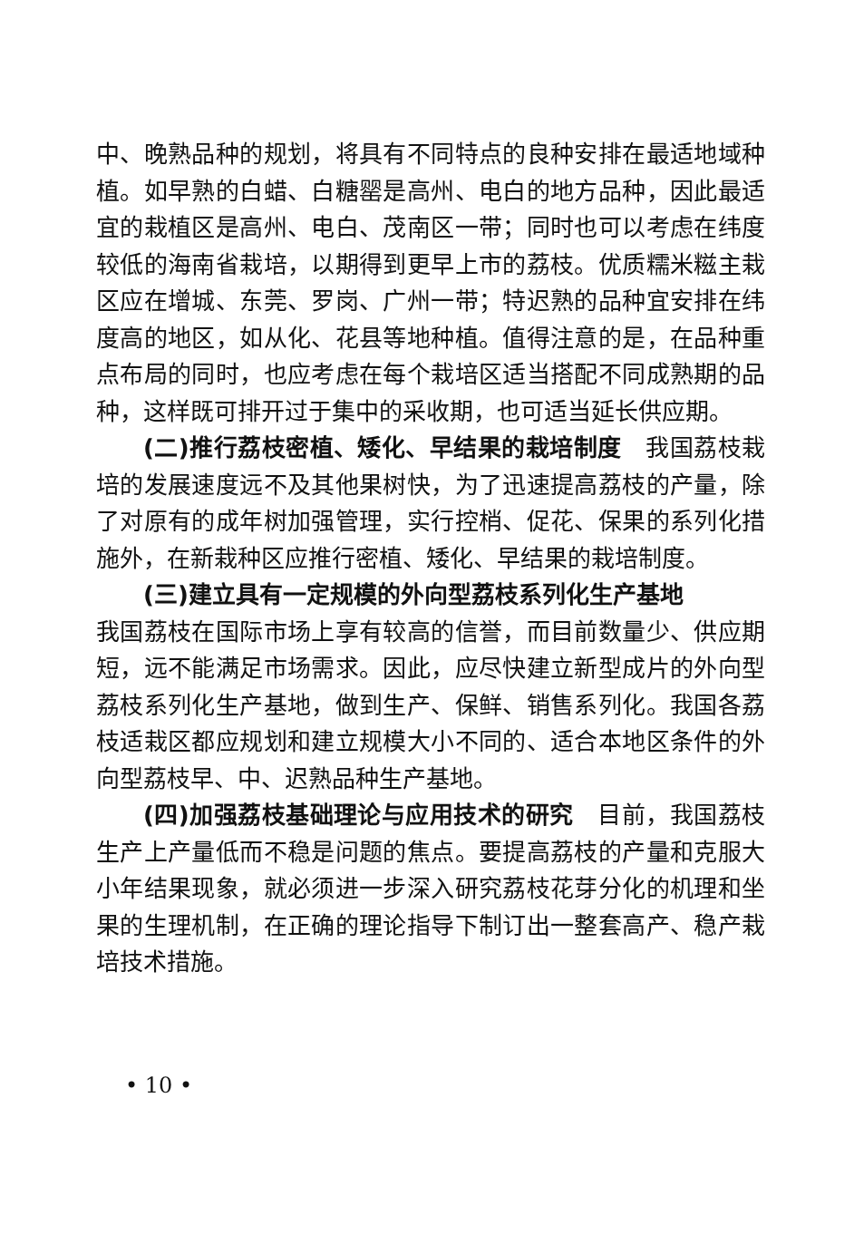中、晚熟品种的规划，将具有不同特点的良种安排在最适地域种植。如早熟的白蜡、白糖罂是高州、电白的地方品种，因此最适宜的栽植区是高州、电白、茂南区一带；同时也可以考虑在纬度较低的海南省栽培，以期得到更早上市的荔枝。优质糯米糍主栽区应在增城、东莞、罗岗、广州一带；特迟熟的品种宜安排在纬度高的地区，如从化、花县等地种植。值得注意的是，在品种重点布局的同时，也应考虑在每个栽培区适当搭配不同成熟期的品种，这样既可排开过于集中的采收期，也可适当延长供应期。
(二)推行荔枝密植、矮化、早结果的栽培制度　我国荔枝栽培的发展速度远不及其他果树快，为了迅速提高荔枝的产量，除了对原有的成年树加强管理，实行控梢、促花、保果的系列化措施外，在新栽种区应推行密植、矮化、早结果的栽培制度。
(三)建立具有一定规模的外向型荔枝系列化生产基地
我国荔枝在国际市场上享有较高的信誉，而目前数量少、供应期短，远不能满足市场需求。因此，应尽快建立新型成片的外向型荔枝系列化生产基地，做到生产、保鲜、销售系列化。我国各荔枝适栽区都应规划和建立规模大小不同的、适合本地区条件的外向型荔枝早、中、迟熟品种生产基地。
(四)加强荔枝基础理论与应用技术的研究　目前，我国荔枝生产上产量低而不稳是问题的焦点。要提高荔枝的产量和克服大小年结果现象，就必须进一步深入研究荔枝花芽分化的机理和坐果的生理机制，在正确的理论指导下制订出一整套高产、稳产栽培技术措施。
• 10 •